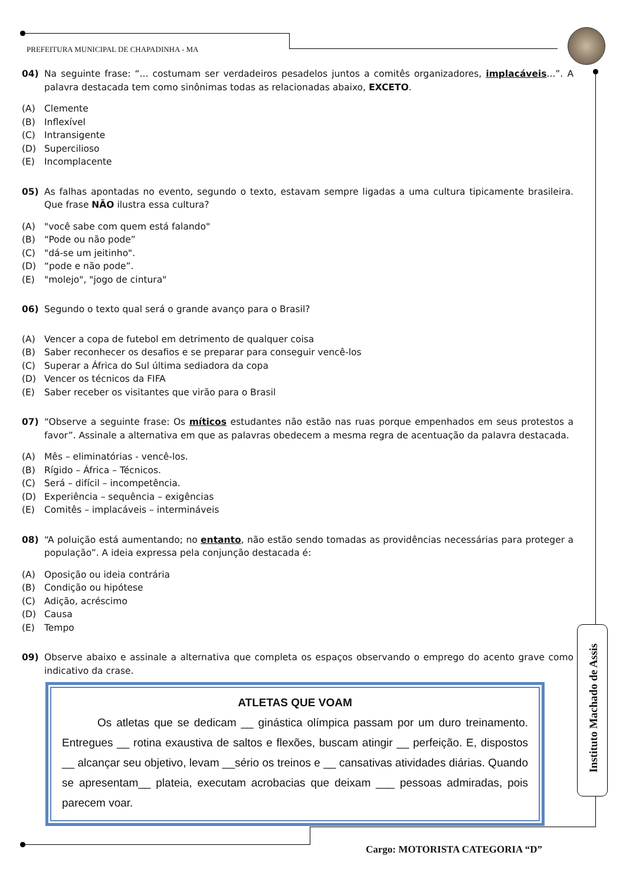PREFEITURA MUNICIPAL DE CHAPADINHA - MA
04) Na seguinte frase: “... costumam ser verdadeiros pesadelos juntos a comitês organizadores, implacáveis...”. A palavra destacada tem como sinônimas todas as relacionadas abaixo, EXCETO.
(A) Clemente
(B) Inflexível
(C) Intransigente
(D) Supercilioso
(E) Incomplacente
05) As falhas apontadas no evento, segundo o texto, estavam sempre ligadas a uma cultura tipicamente brasileira. Que frase NÃO ilustra essa cultura?
(A) "você sabe com quem está falando"
(B) “Pode ou não pode”
(C) "dá-se um jeitinho".
(D) “pode e não pode”.
(E) "molejo", "jogo de cintura"
06) Segundo o texto qual será o grande avanço para o Brasil?
(A) Vencer a copa de futebol em detrimento de qualquer coisa
(B) Saber reconhecer os desafios e se preparar para conseguir vencê-los
(C) Superar a África do Sul última sediadora da copa
(D) Vencer os técnicos da FIFA
(E) Saber receber os visitantes que virão para o Brasil
07) “Observe a seguinte frase: Os míticos estudantes não estão nas ruas porque empenhados em seus protestos a favor”. Assinale a alternativa em que as palavras obedecem a mesma regra de acentuação da palavra destacada.
(A) Mês – eliminatórias - vencê-los.
(B) Rígido – África – Técnicos.
(C) Será – difícil – incompetência.
(D) Experiência – sequência – exigências
(E) Comitês – implacáveis – intermináveis
08) “A poluição está aumentando; no entanto, não estão sendo tomadas as providências necessárias para proteger a população”. A ideia expressa pela conjunção destacada é:
(A) Oposição ou ideia contrária
(B) Condição ou hipótese
(C) Adição, acréscimo
(D) Causa
(E) Tempo
09) Observe abaixo e assinale a alternativa que completa os espaços observando o emprego do acento grave como indicativo da crase.
ATLETAS QUE VOAM
Os atletas que se dedicam __ ginástica olímpica passam por um duro treinamento. Entregues __ rotina exaustiva de saltos e flexões, buscam atingir __ perfeição. E, dispostos __ alcançar seu objetivo, levam __sério os treinos e __ cansativas atividades diárias. Quando se apresentam__ plateia, executam acrobacias que deixam ___ pessoas admiradas, pois parecem voar.
Instituto Machado de Assis
Cargo: MOTORISTA CATEGORIA “D”